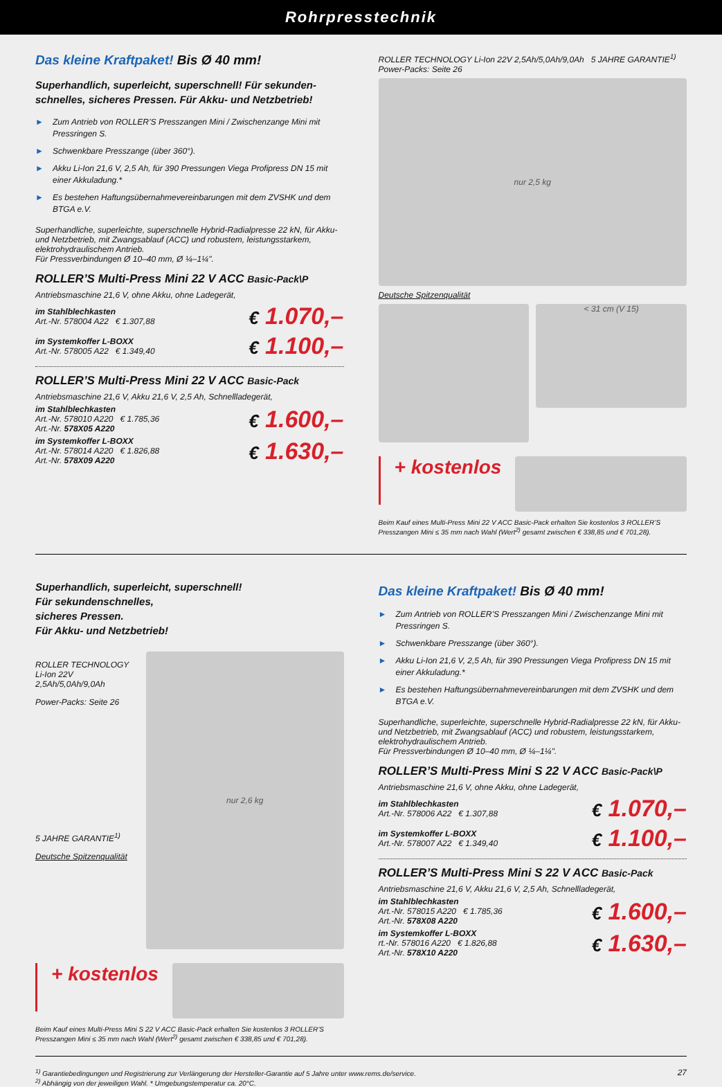Rohrpresstechnik
Das kleine Kraftpaket! Bis Ø 40 mm!
Superhandlich, superleicht, superschnell! Für sekunden-schnelles, sicheres Pressen. Für Akku- und Netzbetrieb!
► Zum Antrieb von ROLLER’S Presszangen Mini / Zwischenzange Mini mit Pressringen S.
► Schwenkbare Presszange (über 360°).
► Akku Li-Ion 21,6 V, 2,5 Ah, für 390 Pressungen Viega Profipress DN 15 mit einer Akkuladung.*
► Es bestehen Haftungsübernahmevereinbarungen mit dem ZVSHK und dem BTGA e.V.
Superhandliche, superleichte, superschnelle Hybrid-Radialpresse 22 kN, für Akku- und Netzbetrieb, mit Zwangsablauf (ACC) und robustem, leistungsstarkem, elektrohydraulischem Antrieb.
Für Pressverbindungen Ø 10–40 mm, Ø ¼–1¼".
ROLLER’S Multi-Press Mini 22 V ACC Basic-Pack\P
Antriebsmaschine 21,6 V, ohne Akku, ohne Ladegerät,
im Stahlblechkasten
Art.-Nr. 578004 A22 € 1.307,88
€ 1.070,–
im Systemkoffer L-BOXX
Art.-Nr. 578005 A22 € 1.349,40
€ 1.100,–
ROLLER’S Multi-Press Mini 22 V ACC Basic-Pack
Antriebsmaschine 21,6 V, Akku 21,6 V, 2,5 Ah, Schnellladegerät,
im Stahlblechkasten
Art.-Nr. 578010 A220 € 1.785,36
Art.-Nr. 578X05 A220
€ 1.600,–
im Systemkoffer L-BOXX
Art.-Nr. 578014 A220 € 1.826,88
Art.-Nr. 578X09 A220
€ 1.630,–
ROLLER TECHNOLOGY Li-Ion 22V 2,5Ah/5,0Ah/9,0Ah 5 JAHRE GARANTIE<sup>1)</sup>
Power-Packs: Seite 26
nur 2,5 kg
Deutsche Spitzenqualität
< 31 cm (V 15)
+ kostenlos
Beim Kauf eines Multi-Press Mini 22 V ACC Basic-Pack erhalten Sie kostenlos 3 ROLLER’S Presszangen Mini ≤ 35 mm nach Wahl (Wert<sup>2)</sup> gesamt zwischen € 338,85 und € 701,28).
Superhandlich, superleicht, superschnell!
Für sekundenschnelles,
sicheres Pressen.
Für Akku- und Netzbetrieb!
ROLLER TECHNOLOGY Li-Ion 22V 2,5Ah/5,0Ah/9,0Ah
Power-Packs: Seite 26
5 JAHRE GARANTIE<sup>1)</sup>
Deutsche Spitzenqualität
nur 2,6 kg
+ kostenlos
Beim Kauf eines Multi-Press Mini S 22 V ACC Basic-Pack erhalten Sie kostenlos 3 ROLLER’S Presszangen Mini ≤ 35 mm nach Wahl (Wert<sup>2)</sup> gesamt zwischen € 338,85 und € 701,28).
Das kleine Kraftpaket! Bis Ø 40 mm!
► Zum Antrieb von ROLLER’S Presszangen Mini / Zwischenzange Mini mit Pressringen S.
► Schwenkbare Presszange (über 360°).
► Akku Li-Ion 21,6 V, 2,5 Ah, für 390 Pressungen Viega Profipress DN 15 mit einer Akkuladung.*
► Es bestehen Haftungsübernahmevereinbarungen mit dem ZVSHK und dem BTGA e.V.
Superhandliche, superleichte, superschnelle Hybrid-Radialpresse 22 kN, für Akku- und Netzbetrieb, mit Zwangsablauf (ACC) und robustem, leistungsstarkem, elektrohydraulischem Antrieb.
Für Pressverbindungen Ø 10–40 mm, Ø ¼–1¼".
ROLLER’S Multi-Press Mini S 22 V ACC Basic-Pack\P
Antriebsmaschine 21,6 V, ohne Akku, ohne Ladegerät,
im Stahlblechkasten
Art.-Nr. 578006 A22 € 1.307,88
€ 1.070,–
im Systemkoffer L-BOXX
Art.-Nr. 578007 A22 € 1.349,40
€ 1.100,–
ROLLER’S Multi-Press Mini S 22 V ACC Basic-Pack
Antriebsmaschine 21,6 V, Akku 21,6 V, 2,5 Ah, Schnellladegerät,
im Stahlblechkasten
Art.-Nr. 578015 A220 € 1.785,36
Art.-Nr. 578X08 A220
€ 1.600,–
im Systemkoffer L-BOXX
rt.-Nr. 578016 A220 € 1.826,88
Art.-Nr. 578X10 A220
€ 1.630,–
<sup>1)</sup> Garantiebedingungen und Registrierung zur Verlängerung der Hersteller-Garantie auf 5 Jahre unter www.rems.de/service.
<sup>2)</sup> Abhängig von der jeweiligen Wahl. * Umgebungstemperatur ca. 20°C.
27